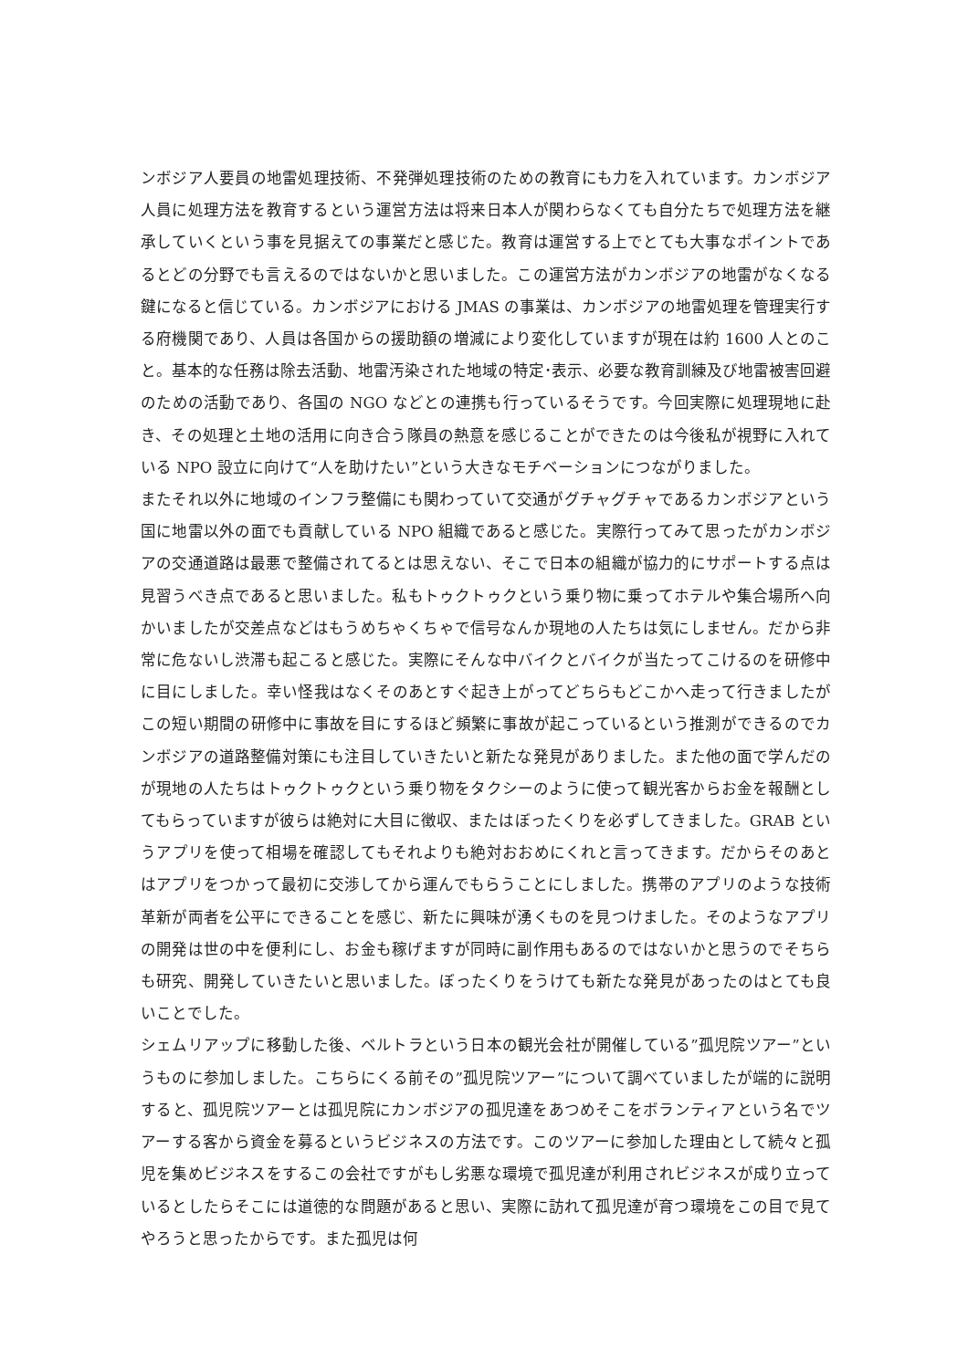ンボジア人要員の地雷処理技術、不発弾処理技術のための教育にも力を入れています。カンボジア人員に処理方法を教育するという運営方法は将来日本人が関わらなくても自分たちで処理方法を継承していくという事を見据えての事業だと感じた。教育は運営する上でとても大事なポイントであるとどの分野でも言えるのではないかと思いました。この運営方法がカンボジアの地雷がなくなる鍵になると信じている。カンボジアにおける JMAS の事業は、カンボジアの地雷処理を管理実行する府機関であり、人員は各国からの援助額の増減により変化していますが現在は約 1600 人とのこと。基本的な任務は除去活動、地雷汚染された地域の特定･表示、必要な教育訓練及び地雷被害回避のための活動であり、各国の NGO などとの連携も行っているそうです。今回実際に処理現地に赴き、その処理と土地の活用に向き合う隊員の熱意を感じることができたのは今後私が視野に入れている NPO 設立に向けて“人を助けたい”という大きなモチベーションにつながりました。
またそれ以外に地域のインフラ整備にも関わっていて交通がグチャグチャであるカンボジアという国に地雷以外の面でも貢献している NPO 組織であると感じた。実際行ってみて思ったがカンボジアの交通道路は最悪で整備されてるとは思えない、そこで日本の組織が協力的にサポートする点は見習うべき点であると思いました。私もトゥクトゥクという乗り物に乗ってホテルや集合場所へ向かいましたが交差点などはもうめちゃくちゃで信号なんか現地の人たちは気にしません。だから非常に危ないし渋滞も起こると感じた。実際にそんな中バイクとバイクが当たってこけるのを研修中に目にしました。幸い怪我はなくそのあとすぐ起き上がってどちらもどこかへ走って行きましたがこの短い期間の研修中に事故を目にするほど頻繁に事故が起こっているという推測ができるのでカンボジアの道路整備対策にも注目していきたいと新たな発見がありました。また他の面で学んだのが現地の人たちはトゥクトゥクという乗り物をタクシーのように使って観光客からお金を報酬としてもらっていますが彼らは絶対に大目に徴収、またはぼったくりを必ずしてきました。GRAB というアプリを使って相場を確認してもそれよりも絶対おおめにくれと言ってきます。だからそのあとはアプリをつかって最初に交渉してから運んでもらうことにしました。携帯のアプリのような技術革新が両者を公平にできることを感じ、新たに興味が湧くものを見つけました。そのようなアプリの開発は世の中を便利にし、お金も稼げますが同時に副作用もあるのではないかと思うのでそちらも研究、開発していきたいと思いました。ぼったくりをうけても新たな発見があったのはとても良いことでした。
シェムリアップに移動した後、ベルトラという日本の観光会社が開催している”孤児院ツアー”というものに参加しました。こちらにくる前その”孤児院ツアー”について調べていましたが端的に説明すると、孤児院ツアーとは孤児院にカンボジアの孤児達をあつめそこをボランティアという名でツアーする客から資金を募るというビジネスの方法です。このツアーに参加した理由として続々と孤児を集めビジネスをするこの会社ですがもし劣悪な環境で孤児達が利用されビジネスが成り立っているとしたらそこには道徳的な問題があると思い、実際に訪れて孤児達が育つ環境をこの目で見てやろうと思ったからです。また孤児は何